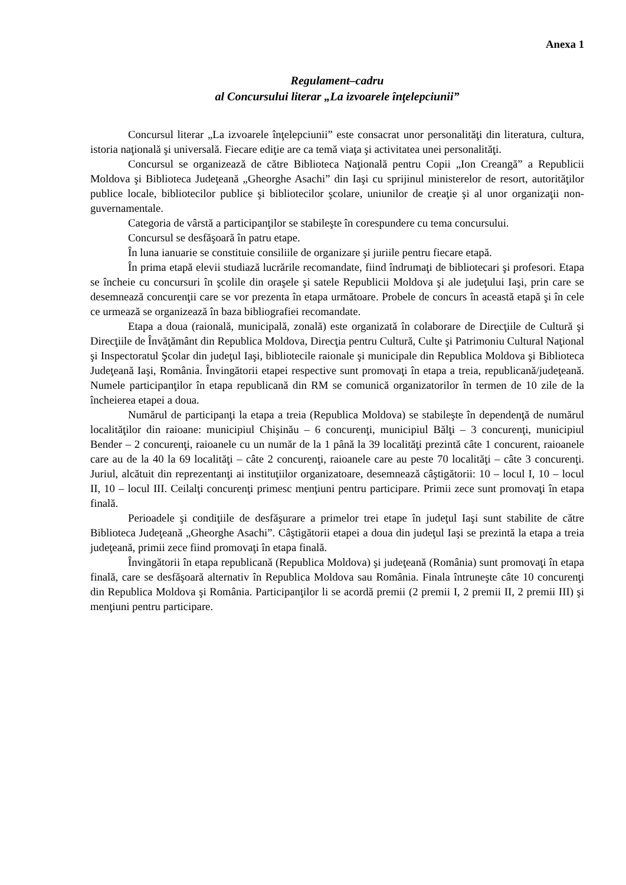Anexa 1
Regulament–cadru
al Concursului literar „La izvoarele înţelepciunii”
Concursul literar „La izvoarele înţelepciunii” este consacrat unor personalităţi din literatura, cultura, istoria naţională şi universală. Fiecare ediţie are ca temă viaţa şi activitatea unei personalităţi.
Concursul se organizează de către Biblioteca Naţională pentru Copii „Ion Creangă” a Republicii Moldova şi Biblioteca Judeţeană „Gheorghe Asachi” din Iaşi cu sprijinul ministerelor de resort, autorităţilor publice locale, bibliotecilor publice şi bibliotecilor şcolare, uniunilor de creaţie şi al unor organizaţii non-guvernamentale.
Categoria de vârstă a participanţilor se stabileşte în corespundere cu tema concursului.
Concursul se desfăşoară în patru etape.
În luna ianuarie se constituie consiliile de organizare şi juriile pentru fiecare etapă.
În prima etapă elevii studiază lucrările recomandate, fiind îndrumaţi de bibliotecari şi profesori. Etapa se încheie cu concursuri în şcolile din oraşele şi satele Republicii Moldova şi ale judeţului Iaşi, prin care se desemnează concurenţii care se vor prezenta în etapa următoare. Probele de concurs în această etapă şi în cele ce urmează se organizează în baza bibliografiei recomandate.
Etapa a doua (raională, municipală, zonală) este organizată în colaborare de Direcţiile de Cultură şi Direcţiile de Învăţământ din Republica Moldova, Direcţia pentru Cultură, Culte şi Patrimoniu Cultural Naţional şi Inspectoratul Şcolar din judeţul Iaşi, bibliotecile raionale şi municipale din Republica Moldova şi Biblioteca Judeţeană Iaşi, România. Învingătorii etapei respective sunt promovaţi în etapa a treia, republicană/judeţeană. Numele participanţilor în etapa republicană din RM se comunică organizatorilor în termen de 10 zile de la încheierea etapei a doua.
Numărul de participanţi la etapa a treia (Republica Moldova) se stabileşte în dependenţă de numărul localităţilor din raioane: municipiul Chişinău – 6 concurenţi, municipiul Bălţi – 3 concurenţi, municipiul Bender – 2 concurenţi, raioanele cu un număr de la 1 până la 39 localităţi prezintă câte 1 concurent, raioanele care au de la 40 la 69 localităţi – câte 2 concurenţi, raioanele care au peste 70 localităţi – câte 3 concurenţi. Juriul, alcătuit din reprezentanţi ai instituţiilor organizatoare, desemnează câştigătorii: 10 – locul I, 10 – locul II, 10 – locul III. Ceilalţi concurenţi primesc menţiuni pentru participare. Primii zece sunt promovaţi în etapa finală.
Perioadele şi condiţiile de desfăşurare a primelor trei etape în judeţul Iaşi sunt stabilite de către Biblioteca Judeţeană „Gheorghe Asachi”. Câştigătorii etapei a doua din judeţul Iaşi se prezintă la etapa a treia judeţeană, primii zece fiind promovaţi în etapa finală.
Învingătorii în etapa republicană (Republica Moldova) şi judeţeană (România) sunt promovaţi în etapa finală, care se desfăşoară alternativ în Republica Moldova sau România. Finala întruneşte câte 10 concurenţi din Republica Moldova şi România. Participanţilor li se acordă premii (2 premii I, 2 premii II, 2 premii III) şi menţiuni pentru participare.